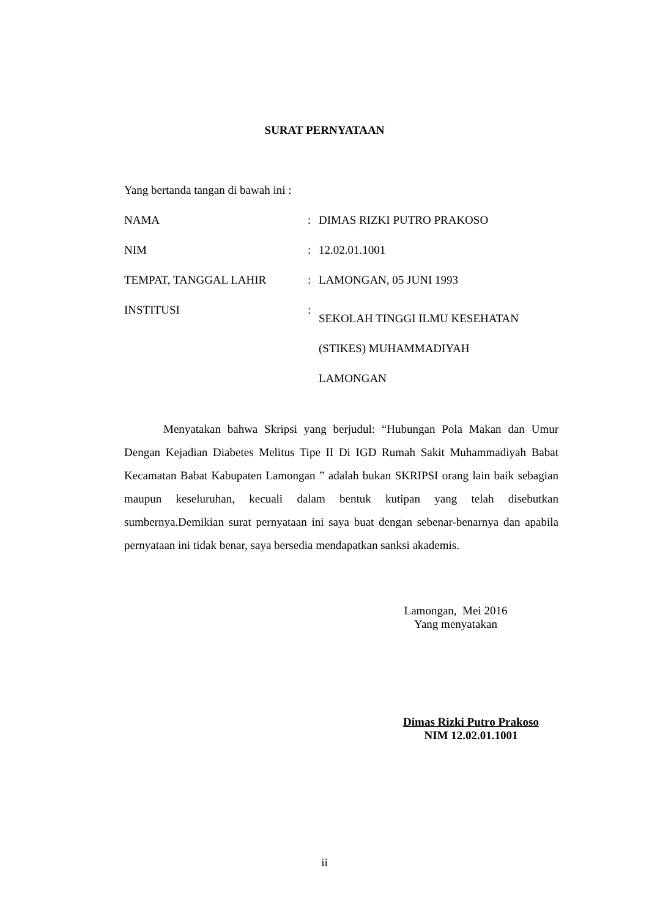SURAT PERNYATAAN
Yang bertanda tangan di bawah ini :
| NAMA | : | DIMAS RIZKI PUTRO PRAKOSO |
| NIM | : | 12.02.01.1001 |
| TEMPAT, TANGGAL LAHIR | : | LAMONGAN, 05 JUNI 1993 |
| INSTITUSI | : | SEKOLAH TINGGI ILMU KESEHATAN (STIKES) MUHAMMADIYAH LAMONGAN |
Menyatakan bahwa Skripsi yang berjudul: “Hubungan Pola Makan dan Umur Dengan Kejadian Diabetes Melitus Tipe II Di IGD Rumah Sakit Muhammadiyah Babat Kecamatan Babat Kabupaten Lamongan ” adalah bukan SKRIPSI orang lain baik sebagian maupun keseluruhan, kecuali dalam bentuk kutipan yang telah disebutkan sumbernya.Demikian surat pernyataan ini saya buat dengan sebenar-benarnya dan apabila pernyataan ini tidak benar, saya bersedia mendapatkan sanksi akademis.
Lamongan, Mei 2016
Yang menyatakan
Dimas Rizki Putro Prakoso
NIM 12.02.01.1001
ii